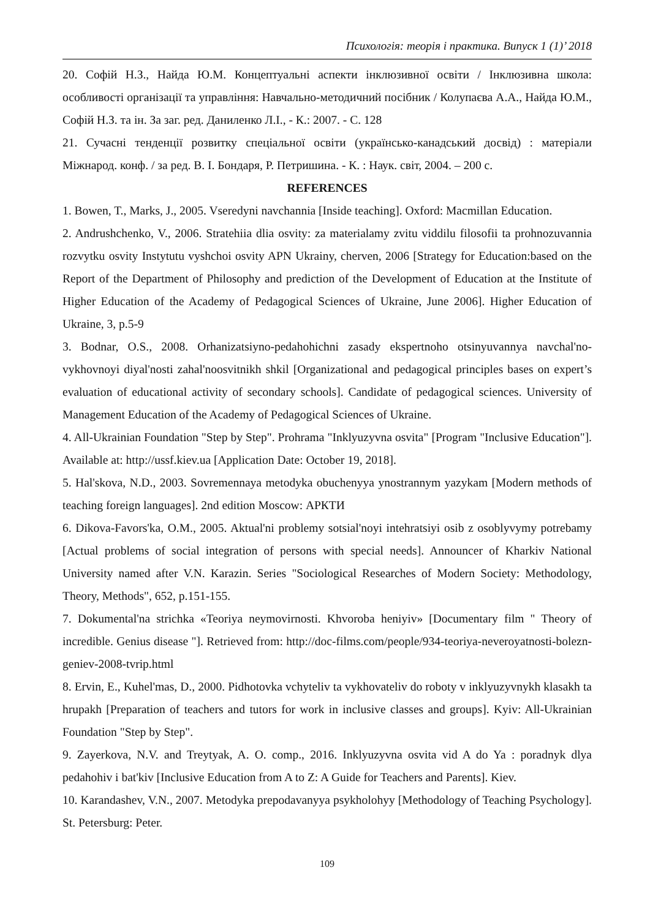Психологія: теорія і практика. Випуск 1 (1)’ 2018
20. Софій Н.З., Найда Ю.М. Концептуальні аспекти інклюзивної освіти / Інклюзивна школа: особливості організації та управління: Навчально-методичний посібник / Колупаєва А.А., Найда Ю.М., Софій Н.З. та ін. За заг. ред. Даниленко Л.І., - К.: 2007. - С. 128
21. Сучасні тенденції розвитку спеціальної освіти (українсько-канадський досвід) : матеріали Міжнарод. конф. / за ред. В. І. Бондаря, Р. Петришина. - К. : Наук. світ, 2004. – 200 с.
REFERENCES
1. Bowen, T., Marks, J., 2005. Vseredyni navchannia [Inside teaching]. Oxford: Macmillan Education.
2. Andrushchenko, V., 2006. Stratehiia dlia osvity: za materialamy zvitu viddilu filosofii ta prohnozuvannia rozvytku osvity Instytutu vyshchoi osvity APN Ukrainy, cherven, 2006 [Strategy for Education:based on the Report of the Department of Philosophy and prediction of the Development of Education at the Institute of Higher Education of the Academy of Pedagogical Sciences of Ukraine, June 2006]. Higher Education of Ukraine, 3, p.5-9
3. Bodnar, O.S., 2008. Orhanizatsiyno-pedahohichni zasady ekspertnoho otsinyuvannya navchal'no-vykhovnoyi diyal'nosti zahal'noosvitnikh shkil [Organizational and pedagogical principles bases on expert’s evaluation of educational activity of secondary schools]. Candidate of pedagogical sciences. University of Management Education of the Academy of Pedagogical Sciences of Ukraine.
4. All-Ukrainian Foundation "Step by Step". Prohrama "Inklyuzyvna osvita" [Program "Inclusive Education"]. Available at: http://ussf.kiev.ua [Application Date: October 19, 2018].
5. Hal'skova, N.D., 2003. Sovremennaya metodyka obuchenyya ynostrannym yazykam [Modern methods of teaching foreign languages]. 2nd edition Moscow: АРКТИ
6. Dikova-Favors'ka, O.M., 2005. Aktual'ni problemy sotsial'noyi intehratsiyi osib z osoblyvymy potrebamy [Actual problems of social integration of persons with special needs]. Announcer of Kharkiv National University named after V.N. Karazin. Series "Sociological Researches of Modern Society: Methodology, Theory, Methods", 652, p.151-155.
7. Dokumental'na strichka «Teoriya neymovirnosti. Khvoroba heniyiv» [Documentary film " Theory of incredible. Genius disease "]. Retrieved from: http://doc-films.com/people/934-teoriya-neveroyatnosti-bolezn-geniev-2008-tvrip.html
8. Ervin, E., Kuhel'mas, D., 2000. Pidhotovka vchyteliv ta vykhovateliv do roboty v inklyuzyvnykh klasakh ta hrupakh [Preparation of teachers and tutors for work in inclusive classes and groups]. Kyiv: All-Ukrainian Foundation "Step by Step".
9. Zayerkova, N.V. and Treytyak, A. O. comp., 2016. Inklyuzyvna osvita vid A do Ya : poradnyk dlya pedahohiv i bat'kiv [Inclusive Education from A to Z: A Guide for Teachers and Parents]. Kiev.
10. Karandashev, V.N., 2007. Metodyka prepodavanyya psykholohyy [Methodology of Teaching Psychology]. St. Petersburg: Peter.
109